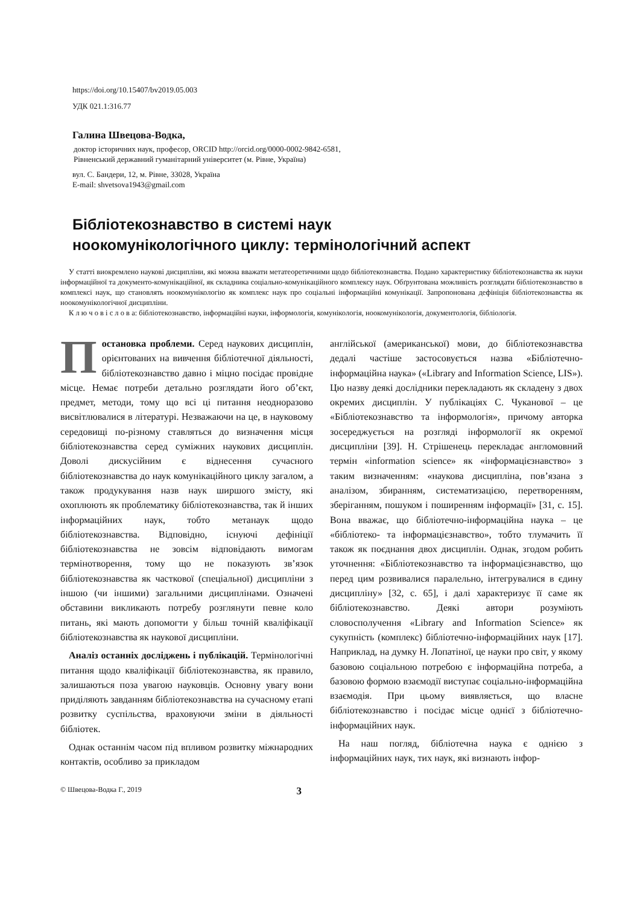https://doi.org/10.15407/bv2019.05.003
УДК 021.1:316.77
Галина Швецова-Водка,
доктор історичних наук, професор, ORCID http://orcid.org/0000-0002-9842-6581,
Рівненський державний гуманітарний університет (м. Рівне, Україна)
вул. С. Бандери, 12, м. Рівне, 33028, Україна
E-mail: shvetsova1943@gmail.com
Бібліотекознавство в системі наук
ноокомунікологічного циклу: термінологічний аспект
У статті виокремлено наукові дисципліни, які можна вважати метатеоретичними щодо бібліотекознавства. Подано характеристику бібліотекознавства як науки інформаційної та документо-комунікаційної, як складника соціально-комунікаційного комплексу наук. Обґрунтована можливість розглядати бібліотекознавство в комплексі наук, що становлять ноокомунікологію як комплекс наук про соціальні інформаційні комунікації. Запропонована дефініція бібліотекознавства як ноокомунікологічної дисципліни.
К л ю ч о в і с л о в а: бібліотекознавство, інформаційні науки, інформологія, комунікологія, ноокомунікологія, документологія, бібліологія.
Постановка проблеми. Серед наукових дисциплін, орієнтованих на вивчення бібліотечної діяльності, бібліотекознавство давно і міцно посідає провідне місце. Немає потреби детально розглядати його об’єкт, предмет, методи, тому що всі ці питання неодноразово висвітлювалися в літературі. Незважаючи на це, в науковому середовищі по-різному ставляться до визначення місця бібліотекознавства серед суміжних наукових дисциплін. Доволі дискусійним є віднесення сучасного бібліотекознавства до наук комунікаційного циклу загалом, а також продукування назв наук ширшого змісту, які охоплюють як проблематику бібліотекознавства, так й інших інформаційних наук, тобто метанаук щодо бібліотекознавства. Відповідно, існуючі дефініції бібліотекознавства не зовсім відповідають вимогам термінотворення, тому що не показують зв’язок бібліотекознавства як часткової (спеціальної) дисципліни з іншою (чи іншими) загальними дисциплінами. Означені обставини викликають потребу розглянути певне коло питань, які мають допомогти у більш точній кваліфікації бібліотекознавства як наукової дисципліни.
Аналіз останніх досліджень і публікацій. Термінологічні питання щодо кваліфікації бібліотекознавства, як правило, залишаються поза увагою науковців. Основну увагу вони приділяють завданням бібліотекознавства на сучасному етапі розвитку суспільства, враховуючи зміни в діяльності бібліотек.
Однак останнім часом під впливом розвитку міжнародних контактів, особливо за прикладом
англійської (американської) мови, до бібліотекознавства дедалі частіше застосовується назва «Бібліотечно-інформаційна наука» («Library and Information Science, LIS»). Цю назву деякі дослідники перекладають як складену з двох окремих дисциплін. У публікаціях С. Чуканової – це «Бібліотекознавство та інформологія», причому авторка зосереджується на розгляді інформології як окремої дисципліни [39]. Н. Стрішенець перекладає англомовний термін «information science» як «інформацієзнавство» з таким визначенням: «наукова дисципліна, пов’язана з аналізом, збиранням, систематизацією, перетворенням, зберіганням, пошуком і поширенням інформації» [31, с. 15]. Вона вважає, що бібліотечно-інформаційна наука – це «бібліотеко- та інформацієзнавство», тобто тлумачить її також як поєднання двох дисциплін. Однак, згодом робить уточнення: «Бібліотекознавство та інформацієзнавство, що перед цим розвивалися паралельно, інтегрувалися в єдину дисципліну» [32, с. 65], і далі характеризує її саме як бібліотекознавство. Деякі автори розуміють словосполучення «Library and Information Science» як сукупність (комплекс) бібліотечно-інформаційних наук [17]. Наприклад, на думку Н. Лопатіної, це науки про світ, у якому базовою соціальною потребою є інформаційна потреба, а базовою формою взаємодії виступає соціально-інформаційна взаємодія. При цьому виявляється, що власне бібліотекознавство і посідає місце однієї з бібліотечно-інформаційних наук.
На наш погляд, бібліотечна наука є однією з інформаційних наук, тих наук, які визнають інфор-
© Швецова-Водка Г., 2019 3